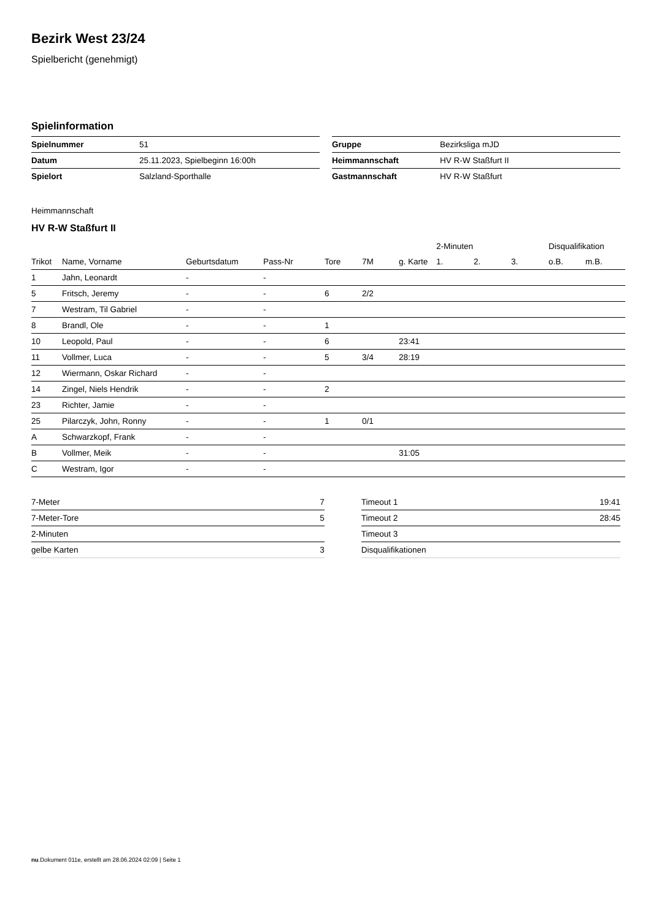Bezirk West 23/24
Spielbericht (genehmigt)
Spielinformation
| Spielnummer | 51 |
| Datum | 25.11.2023, Spielbeginn 16:00h |
| Spielort | Salzland-Sporthalle |
| Gruppe | Bezirksliga mJD |
| Heimmannschaft | HV R-W Staßfurt II |
| Gastmannschaft | HV R-W Staßfurt |
Heimmannschaft
HV R-W Staßfurt II
| | | | | | | | 2-Minuten | | | Disqualifikation | |
| --- | --- | --- | --- | --- | --- | --- | --- | --- | --- | --- | --- |
| Trikot | Name, Vorname | Geburtsdatum | Pass-Nr | Tore | 7M | g. Karte | 1. | 2. | 3. | o.B. | m.B. |
| 1 | Jahn, Leonardt | - | - | | | | | | | | |
| 5 | Fritsch, Jeremy | - | - | 6 | 2/2 | | | | | | |
| 7 | Westram, Til Gabriel | - | - | | | | | | | | |
| 8 | Brandl, Ole | - | - | 1 | | | | | | | |
| 10 | Leopold, Paul | - | - | 6 | | 23:41 | | | | | |
| 11 | Vollmer, Luca | - | - | 5 | 3/4 | 28:19 | | | | | |
| 12 | Wiermann, Oskar Richard | - | - | | | | | | | | |
| 14 | Zingel, Niels Hendrik | - | - | 2 | | | | | | | |
| 23 | Richter, Jamie | - | - | | | | | | | | |
| 25 | Pilarczyk, John, Ronny | - | - | 1 | 0/1 | | | | | | |
| A | Schwarzkopf, Frank | - | - | | | | | | | | |
| B | Vollmer, Meik | - | - | | | 31:05 | | | | | |
| C | Westram, Igor | - | - | | | | | | | | |
| 7-Meter | 7 |
| 7-Meter-Tore | 5 |
| 2-Minuten | |
| gelbe Karten | 3 |
| Timeout 1 | 19:41 |
| Timeout 2 | 28:45 |
| Timeout 3 | |
| Disqualifikationen | |
nu.Dokument 011e, erstellt am 28.06.2024 02:09 | Seite 1